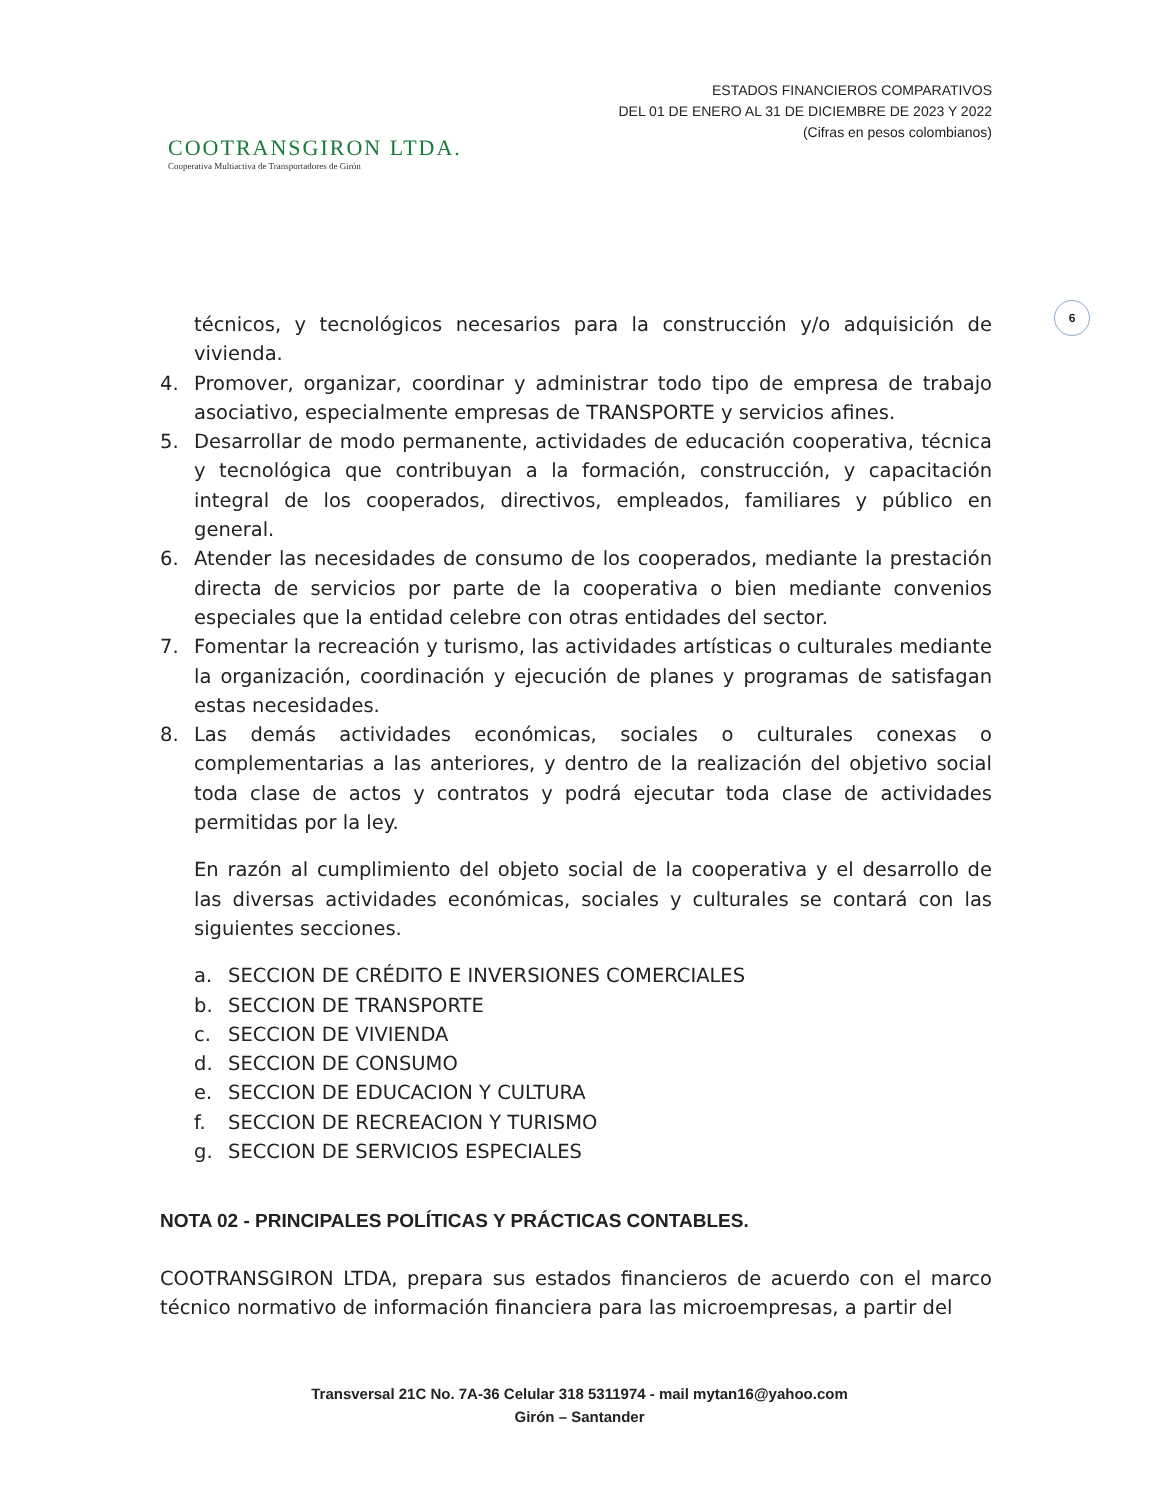COOTRANSGIRON LTDA.
Cooperativa Multiactiva de Transportadores de Girón
ESTADOS FINANCIEROS COMPARATIVOS
DEL 01 DE ENERO AL 31 DE DICIEMBRE DE 2023 Y 2022
(Cifras en pesos colombianos)
6
técnicos, y tecnológicos necesarios para la construcción y/o adquisición de vivienda.
4. Promover, organizar, coordinar y administrar todo tipo de empresa de trabajo asociativo, especialmente empresas de TRANSPORTE y servicios afines.
5. Desarrollar de modo permanente, actividades de educación cooperativa, técnica y tecnológica que contribuyan a la formación, construcción, y capacitación integral de los cooperados, directivos, empleados, familiares y público en general.
6. Atender las necesidades de consumo de los cooperados, mediante la prestación directa de servicios por parte de la cooperativa o bien mediante convenios especiales que la entidad celebre con otras entidades del sector.
7. Fomentar la recreación y turismo, las actividades artísticas o culturales mediante la organización, coordinación y ejecución de planes y programas de satisfagan estas necesidades.
8. Las demás actividades económicas, sociales o culturales conexas o complementarias a las anteriores, y dentro de la realización del objetivo social toda clase de actos y contratos y podrá ejecutar toda clase de actividades permitidas por la ley.
En razón al cumplimiento del objeto social de la cooperativa y el desarrollo de las diversas actividades económicas, sociales y culturales se contará con las siguientes secciones.
a. SECCION DE CRÉDITO E INVERSIONES COMERCIALES
b. SECCION DE TRANSPORTE
c. SECCION DE VIVIENDA
d. SECCION DE CONSUMO
e. SECCION DE EDUCACION Y CULTURA
f. SECCION DE RECREACION Y TURISMO
g. SECCION DE SERVICIOS ESPECIALES
NOTA 02 - PRINCIPALES POLÍTICAS Y PRÁCTICAS CONTABLES.
COOTRANSGIRON LTDA, prepara sus estados financieros de acuerdo con el marco técnico normativo de información financiera para las microempresas, a partir del
Transversal 21C No. 7A-36 Celular 318 5311974 - mail mytan16@yahoo.com
Girón – Santander